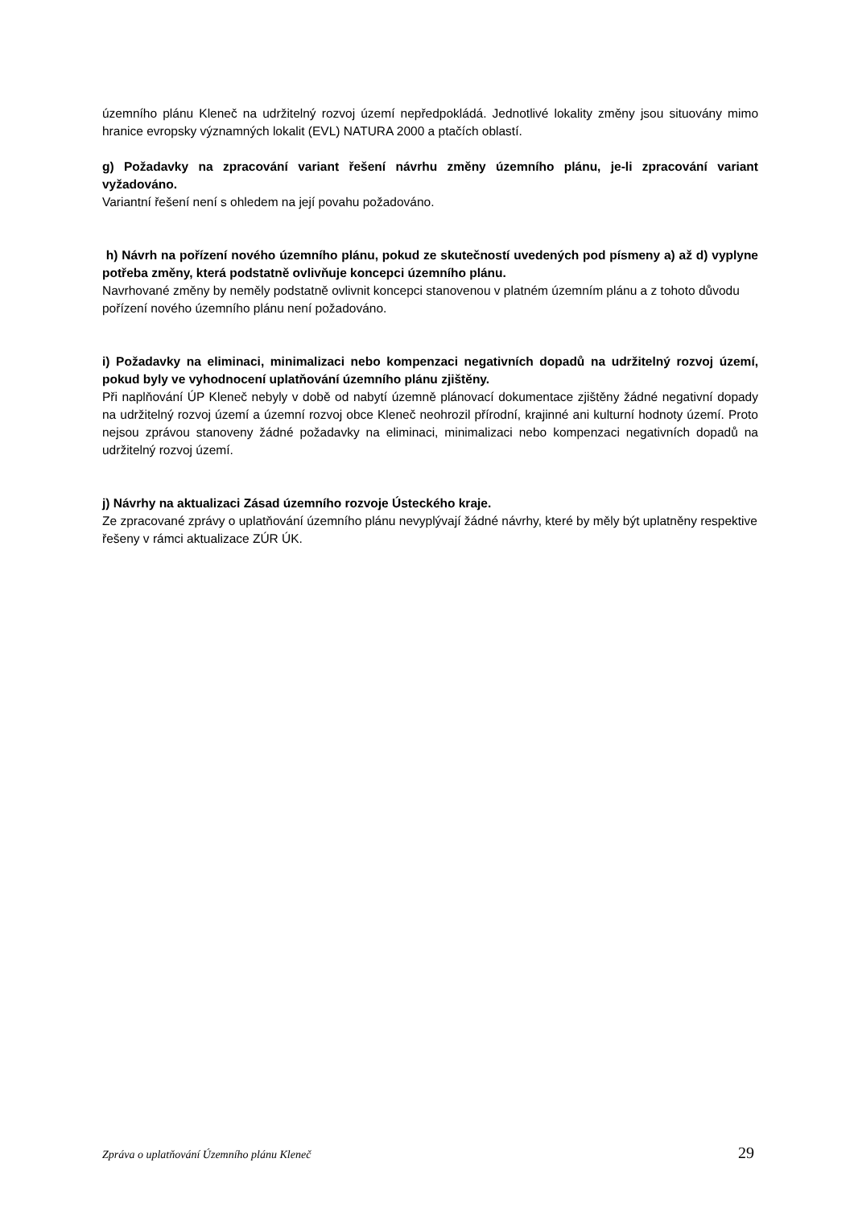územního plánu Kleneč na udržitelný rozvoj území nepředpokládá. Jednotlivé lokality změny jsou situovány mimo hranice evropsky významných lokalit (EVL) NATURA 2000 a ptačích oblastí.
g) Požadavky na zpracování variant řešení návrhu změny územního plánu, je-li zpracování variant vyžadováno.
Variantní řešení není s ohledem na její povahu požadováno.
h) Návrh na pořízení nového územního plánu, pokud ze skutečností uvedených pod písmeny a) až d) vyplyne potřeba změny, která podstatně ovlivňuje koncepci územního plánu.
Navrhované změny by neměly podstatně ovlivnit koncepci stanovenou v platném územním plánu a z tohoto důvodu pořízení nového územního plánu není požadováno.
i) Požadavky na eliminaci, minimalizaci nebo kompenzaci negativních dopadů na udržitelný rozvoj území, pokud byly ve vyhodnocení uplatňování územního plánu zjištěny.
Při naplňování ÚP Kleneč nebyly v době od nabytí územně plánovací dokumentace zjištěny žádné negativní dopady na udržitelný rozvoj území a územní rozvoj obce Kleneč neohrozil přírodní, krajinné ani kulturní hodnoty území. Proto nejsou zprávou stanoveny žádné požadavky na eliminaci, minimalizaci nebo kompenzaci negativních dopadů na udržitelný rozvoj území.
j) Návrhy na aktualizaci Zásad územního rozvoje Ústeckého kraje.
Ze zpracované zprávy o uplatňování územního plánu nevyplývají žádné návrhy, které by měly být uplatněny respektive řešeny v rámci aktualizace ZÚR ÚK.
Zpráva o uplatňování Územního plánu Kleneč 29